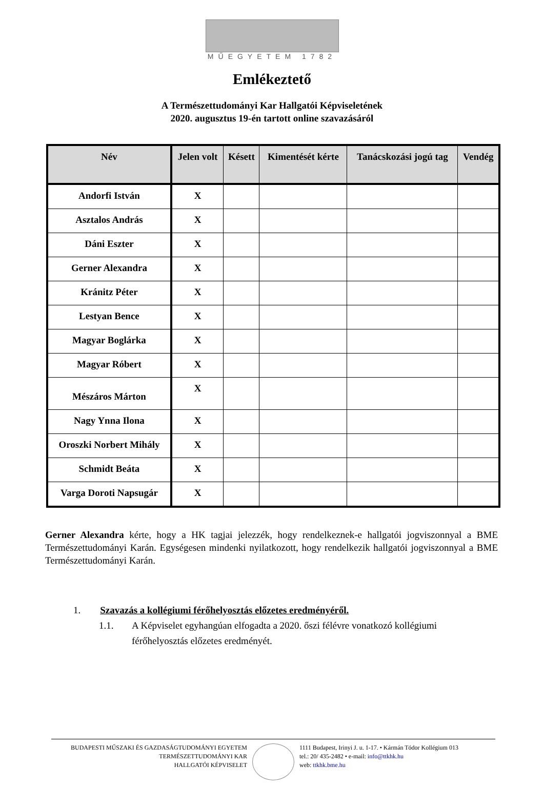MŰEGYETEM 1782
Emlékeztető
A Természettudományi Kar Hallgatói Képviseletének
2020. augusztus 19-én tartott online szavazásáról
| Név | Jelen volt | Késett | Kimentését kérte | Tanácskozási jogú tag | Vendég |
| --- | --- | --- | --- | --- | --- |
| Andorfi István | X | | | | |
| Asztalos András | X | | | | |
| Dáni Eszter | X | | | | |
| Gerner Alexandra | X | | | | |
| Kránitz Péter | X | | | | |
| Lestyan Bence | X | | | | |
| Magyar Boglárka | X | | | | |
| Magyar Róbert | X | | | | |
| Mészáros Márton | X | | | | |
| Nagy Ynna Ilona | X | | | | |
| Oroszki Norbert Mihály | X | | | | |
| Schmidt Beáta | X | | | | |
| Varga Doroti Napsugár | X | | | | |
Gerner Alexandra kérte, hogy a HK tagjai jelezzék, hogy rendelkeznek-e hallgatói jogviszonnyal a BME Természettudományi Karán. Egységesen mindenki nyilatkozott, hogy rendelkezik hallgatói jogviszonnyal a BME Természettudományi Karán.
1. Szavazás a kollégiumi férőhelyosztás előzetes eredményéről.
1.1. A Képviselet egyhangúan elfogadta a 2020. őszi félévre vonatkozó kollégiumi
férőhelyosztás előzetes eredményét.
BUDAPESTI MŰSZAKI ÉS GAZDASÁGTUDOMÁNYI EGYETEM
TERMÉSZETTUDOMÁNYI KAR
HALLGATÓI KÉPVISELET
1111 Budapest, Irinyi J. u. 1-17. • Kármán Tódor Kollégium 013
tel.: 20/ 435-2482 • e-mail: info@ttkhk.hu
web: ttkhk.bme.hu